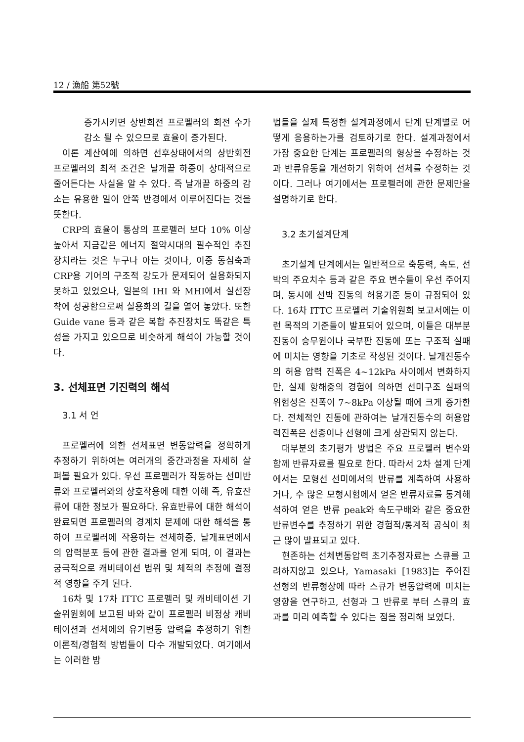12 / 漁船 第52號
증가시키면 상반회전 프로펠러의 회전 수가 감소 될 수 있으므로 효율이 증가된다.
이론 계산예에 의하면 선후상태에서의 상반회전 프로펠러의 최적 조건은 날개끝 하중이 상대적으로 줄어든다는 사실을 알 수 있다. 즉 날개끝 하중의 감소는 유용한 일이 안쪽 반경에서 이루어진다는 것을 뜻한다.
CRP의 효율이 통상의 프로펠러 보다 10% 이상 높아서 지금같은 에너지 절약시대의 필수적인 추진장치라는 것은 누구나 아는 것이나, 이중 동심축과 CRP용 기어의 구조적 강도가 문제되어 실용화되지 못하고 있었으나, 일본의 IHI 와 MHI에서 실선장착에 성공함으로써 실용화의 길을 열어 놓았다. 또한 Guide vane 등과 같은 복합 추진장치도 똑같은 특성을 가지고 있으므로 비슷하게 해석이 가능할 것이다.
3. 선체표면 기진력의 해석
3.1 서 언
프로펠러에 의한 선체표면 변동압력을 정확하게 추정하기 위하여는 여러개의 중간과정을 자세히 살펴볼 필요가 있다. 우선 프로펠러가 작동하는 선미반류와 프로펠러와의 상호작용에 대한 이해 즉, 유효잔류에 대한 정보가 필요하다. 유효반류에 대한 해석이 완료되면 프로펠러의 경계치 문제에 대한 해석을 통하여 프로펠러에 작용하는 전체하중, 날개표면에서의 압력분포 등에 관한 결과를 얻게 되며, 이 결과는 궁극적으로 캐비테이션 범위 및 체적의 추정에 결정적 영향을 주게 된다.
16차 및 17차 ITTC 프로펠러 및 캐비테이션 기술위원회에 보고된 바와 같이 프로펠러 비정상 캐비테이션과 선체에의 유기변동 압력을 추정하기 위한 이론적/경험적 방법들이 다수 개발되었다. 여기에서는 이러한 방
법들을 실제 특정한 설계과정에서 단계 단계별로 어떻게 응용하는가를 검토하기로 한다. 설계과정에서 가장 중요한 단계는 프로펠러의 형상을 수정하는 것과 반류유동을 개선하기 위하여 선체를 수정하는 것이다. 그러나 여기에서는 프로펠러에 관한 문제만을 설명하기로 한다.
3.2 초기설계단계
초기설계 단계에서는 일반적으로 축동력, 속도, 선박의 주요치수 등과 같은 주요 변수들이 우선 주어지며, 동시에 선박 진동의 허용기준 등이 규정되어 있다. 16차 ITTC 프로펠러 기술위원회 보고서에는 이런 목적의 기준들이 발표되어 있으며, 이들은 대부분 진동이 승무원이나 국부판 진동에 또는 구조적 실패에 미치는 영향을 기초로 작성된 것이다. 날개진동수의 허용 압력 진폭은 4~12kPa 사이에서 변화하지만, 실제 항해중의 경험에 의하면 선미구조 실패의 위험성은 진폭이 7~8kPa 이상될 때에 크게 증가한다. 전체적인 진동에 관하여는 날개진동수의 허용압력진폭은 선종이나 선형에 크게 상관되지 않는다.
대부분의 초기평가 방법은 주요 프로펠러 변수와 함께 반류자료를 필요로 한다. 따라서 2차 설계 단계에서는 모형선 선미에서의 반류를 계측하여 사용하거나, 수 많은 모형시험에서 얻은 반류자료를 통계해석하여 얻은 반류 peak와 속도구배와 같은 중요한 반류변수를 추정하기 위한 경험적/통계적 공식이 최근 많이 발표되고 있다.
현존하는 선체변동압력 초기추정자료는 스큐를 고려하지않고 있으나, Yamasaki [1983]는 주어진 선형의 반류형상에 따라 스큐가 변동압력에 미치는 영향을 연구하고, 선형과 그 반류로 부터 스큐의 효과를 미리 예측할 수 있다는 점을 정리해 보였다.